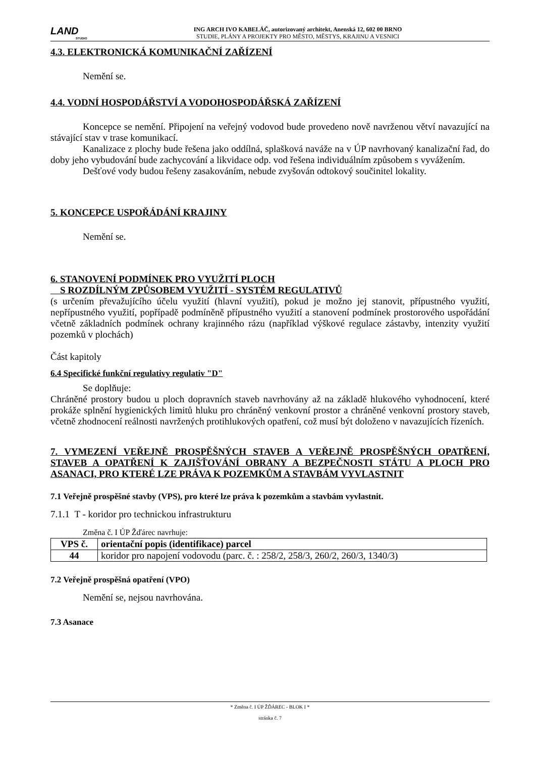LAND
STUDIO
ING ARCH IVO KABELÁČ, autorizovaný architekt, Anenská 12, 602 00 BRNO
STUDIE, PLÁNY A PROJEKTY PRO MĚSTO, MĚSTYS, KRAJINU A VESNICI
4.3. ELEKTRONICKÁ KOMUNIKAČNÍ ZAŘÍZENÍ
Nemění se.
4.4. VODNÍ HOSPODÁŘSTVÍ A VODOHOSPODÁŘSKÁ ZAŘÍZENÍ
Koncepce se nemění. Připojení na veřejný vodovod bude provedeno nově navrženou větví navazující na stávající stav v trase komunikací.
Kanalizace z plochy bude řešena jako oddílná, splašková naváže na v ÚP navrhovaný kanalizační řad, do doby jeho vybudování bude zachycování a likvidace odp. vod řešena individuálním způsobem s vyvážením.
Dešťové vody budou řešeny zasakováním, nebude zvyšován odtokový součinitel lokality.
5. KONCEPCE USPOŘÁDÁNÍ KRAJINY
Nemění se.
6. STANOVENÍ PODMÍNEK PRO VYUŽITÍ PLOCH
S ROZDÍLNÝM ZPŮSOBEM VYUŽITÍ - SYSTÉM REGULATIVŮ
(s určením převažujícího účelu využití (hlavní využití), pokud je možno jej stanovit, přípustného využití, nepřípustného využití, popřípadě podmíněně přípustného využití a stanovení podmínek prostorového uspořádání včetně základních podmínek ochrany krajinného rázu (například výškové regulace zástavby, intenzity využití pozemků v plochách)
Část kapitoly
6.4 Specifické funkční regulativy regulativ "D"
Se doplňuje:
Chráněné prostory budou u ploch dopravních staveb navrhovány až na základě hlukového vyhodnocení, které prokáže splnění hygienických limitů hluku pro chráněný venkovní prostor a chráněné venkovní prostory staveb, včetně zhodnocení reálnosti navržených protihlukových opatření, což musí být doloženo v navazujících řízeních.
7. VYMEZENÍ VEŘEJNĚ PROSPĚŠNÝCH STAVEB A VEŘEJNĚ PROSPĚŠNÝCH OPATŘENÍ, STAVEB A OPATŘENÍ K ZAJIŠŤOVÁNÍ OBRANY A BEZPEČNOSTI STÁTU A PLOCH PRO ASANACI, PRO KTERÉ LZE PRÁVA K POZEMKŮM A STAVBÁM VYVLASTNIT
7.1 Veřejně prospěšné stavby (VPS), pro které lze práva k pozemkům a stavbám vyvlastnit.
7.1.1 T - koridor pro technickou infrastrukturu
Změna č. I ÚP Žďárec navrhuje:
| VPS č. | orientační popis (identifikace) parcel |
| --- | --- |
| 44 | koridor pro napojení vodovodu (parc. č. : 258/2, 258/3, 260/2, 260/3, 1340/3) |
7.2 Veřejně prospěšná opatření (VPO)
Nemění se, nejsou navrhována.
7.3 Asanace
* Změna č. I ÚP ŽĎÁREC - BLOK I *
stránka č. 7